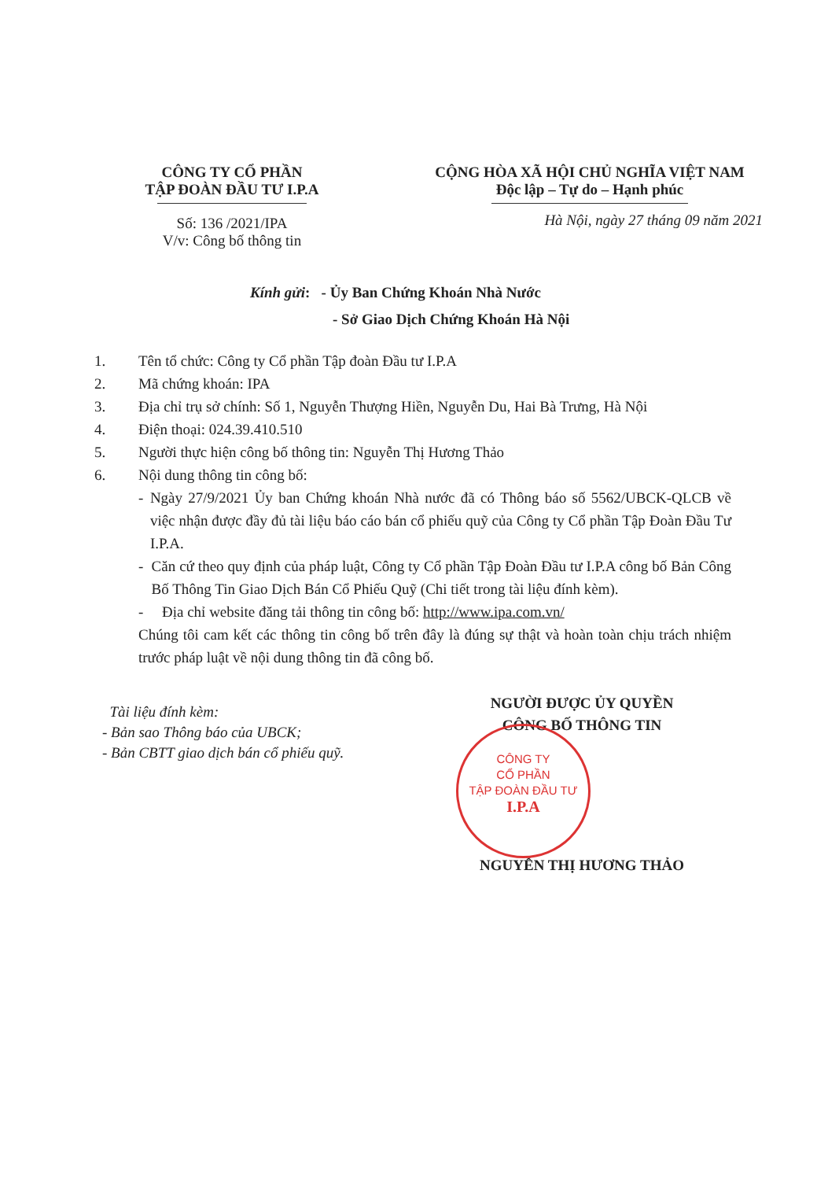CÔNG TY CỔ PHẦN
TẬP ĐOÀN ĐẦU TƯ I.P.A
Số: 136 /2021/IPA
V/v: Công bố thông tin
CỘNG HÒA XÃ HỘI CHỦ NGHĨA VIỆT NAM
Độc lập – Tự do – Hạnh phúc
Hà Nội, ngày 27 tháng 09 năm 2021
Kính gửi: - Ủy Ban Chứng Khoán Nhà Nước
- Sở Giao Dịch Chứng Khoán Hà Nội
1. Tên tổ chức: Công ty Cổ phần Tập đoàn Đầu tư I.P.A
2. Mã chứng khoán: IPA
3. Địa chỉ trụ sở chính: Số 1, Nguyễn Thượng Hiền, Nguyễn Du, Hai Bà Trưng, Hà Nội
4. Điện thoại: 024.39.410.510
5. Người thực hiện công bố thông tin: Nguyễn Thị Hương Thảo
6. Nội dung thông tin công bố:
- Ngày 27/9/2021 Ủy ban Chứng khoán Nhà nước đã có Thông báo số 5562/UBCK-QLCB về việc nhận được đầy đủ tài liệu báo cáo bán cổ phiếu quỹ của Công ty Cổ phần Tập Đoàn Đầu Tư I.P.A.
- Căn cứ theo quy định của pháp luật, Công ty Cổ phần Tập Đoàn Đầu tư I.P.A công bố Bản Công Bố Thông Tin Giao Dịch Bán Cổ Phiếu Quỹ (Chi tiết trong tài liệu đính kèm).
- Địa chỉ website đăng tải thông tin công bố: http://www.ipa.com.vn/
Chúng tôi cam kết các thông tin công bố trên đây là đúng sự thật và hoàn toàn chịu trách nhiệm trước pháp luật về nội dung thông tin đã công bố.
Tài liệu đính kèm:
- Bản sao Thông báo của UBCK;
- Bản CBTT giao dịch bán cổ phiếu quỹ.
NGƯỜI ĐƯỢC ỦY QUYỀN
CÔNG BỐ THÔNG TIN
NGUYỄN THỊ HƯƠNG THẢO
CÔNG TY
CỔ PHẦN
TẬP ĐOÀN ĐẦU TƯ
I.P.A